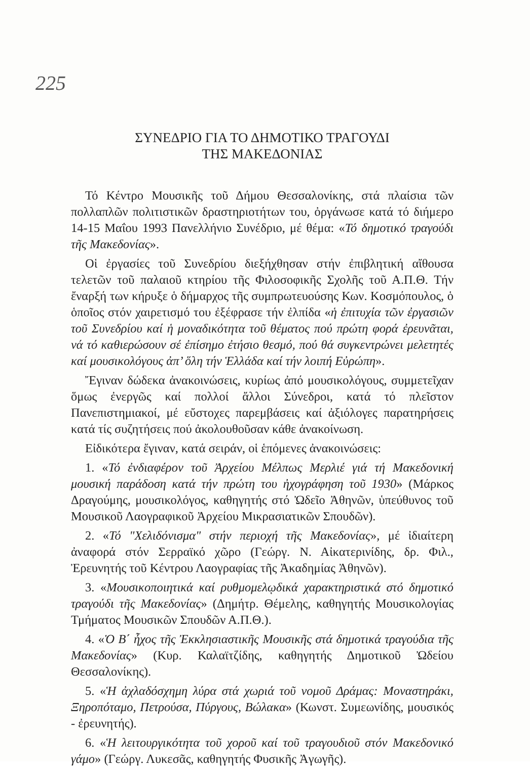225
ΣΥΝΕΔΡΙΟ ΓΙΑ ΤΟ ΔΗΜΟΤΙΚΟ ΤΡΑΓΟΥΔΙ
ΤΗΣ ΜΑΚΕΔΟΝΙΑΣ
Τό Κέντρο Μουσικῆς τοῦ Δήμου Θεσσαλονίκης, στά πλαίσια τῶν πολλαπλῶν πολιτιστικῶν δραστηριοτήτων του, ὀργάνωσε κατά τό διήμερο 14-15 Μαΐου 1993 Πανελλήνιο Συνέδριο, μέ θέμα: «Τό δημοτικό τραγούδι τῆς Μακεδονίας».
Οἱ ἐργασίες τοῦ Συνεδρίου διεξήχθησαν στήν ἐπιβλητική αἴθουσα τελετῶν τοῦ παλαιοῦ κτηρίου τῆς Φιλοσοφικῆς Σχολῆς τοῦ Α.Π.Θ. Τήν ἔναρξή των κήρυξε ὁ δήμαρχος τῆς συμπρωτευούσης Κων. Κοσμόπουλος, ὁ ὁποῖος στόν χαιρετισμό του ἐξέφρασε τήν ἐλπίδα «ἡ ἐπιτυχία τῶν ἐργασιῶν τοῦ Συνεδρίου καί ἡ μοναδικότητα τοῦ θέματος πού πρώτη φορά ἐρευνᾶται, νά τό καθιερώσουν σέ ἐπίσημο ἐτήσιο θεσμό, πού θά συγκεντρώνει μελετητές καί μουσικολόγους ἀπ’ ὅλη τήν Ἑλλάδα καί τήν λοιπή Εὐρώπη».
Ἔγιναν δώδεκα ἀνακοινώσεις, κυρίως ἀπό μουσικολόγους, συμμετεῖχαν ὅμως ἐνεργῶς καί πολλοί ἄλλοι Σύνεδροι, κατά τό πλεῖστον Πανεπιστημιακοί, μέ εὔστοχες παρεμβάσεις καί ἀξιόλογες παρατηρήσεις κατά τίς συζητήσεις πού ἀκολουθοῦσαν κάθε ἀνακοίνωση.
Εἰδικότερα ἔγιναν, κατά σειράν, οἱ ἑπόμενες ἀνακοινώσεις:
1. «Τό ἐνδιαφέρον τοῦ Ἀρχείου Μέλπως Μερλιέ γιά τή Μακεδονική μουσική παράδοση κατά τήν πρώτη του ἠχογράφηση τοῦ 1930» (Μάρκος Δραγούμης, μουσικολόγος, καθηγητής στό Ὠδεῖο Ἀθηνῶν, ὑπεύθυνος τοῦ Μουσικοῦ Λαογραφικοῦ Ἀρχείου Μικρασιατικῶν Σπουδῶν).
2. «Τό "Χελιδόνισμα" στήν περιοχή τῆς Μακεδονίας», μέ ἰδιαίτερη ἀναφορά στόν Σερραϊκό χῶρο (Γεώργ. Ν. Αἰκατερινίδης, δρ. Φιλ., Ἐρευνητής τοῦ Κέντρου Λαογραφίας τῆς Ἀκαδημίας Ἀθηνῶν).
3. «Μουσικοποιητικά καί ρυθμομελῳδικά χαρακτηριστικά στό δημοτικό τραγούδι τῆς Μακεδονίας» (Δημήτρ. Θέμελης, καθηγητής Μουσικολογίας Τμήματος Μουσικῶν Σπουδῶν Α.Π.Θ.).
4. «Ὁ Β΄ ἦχος τῆς Ἐκκλησιαστικῆς Μουσικῆς στά δημοτικά τραγούδια τῆς Μακεδονίας» (Κυρ. Καλαϊτζίδης, καθηγητής Δημοτικοῦ Ὠδείου Θεσσαλονίκης).
5. «Ἡ ἀχλαδόσχημη λύρα στά χωριά τοῦ νομοῦ Δράμας: Μοναστηράκι, Ξηροπόταμο, Πετρούσα, Πύργους, Βώλακα» (Κωνστ. Συμεωνίδης, μουσικός - ἐρευνητής).
6. «Ἡ λειτουργικότητα τοῦ χοροῦ καί τοῦ τραγουδιοῦ στόν Μακεδονικό γάμο» (Γεώργ. Λυκεσᾶς, καθηγητής Φυσικῆς Ἀγωγῆς).